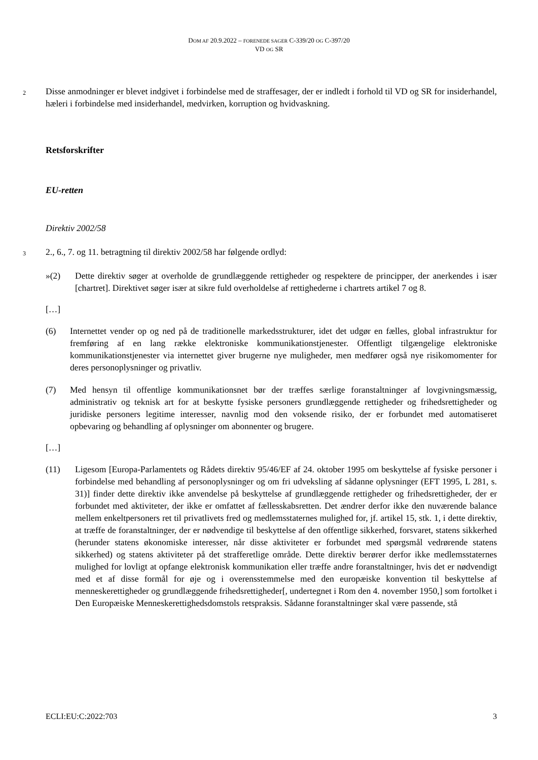DOM AF 20.9.2022 – FORENEDE SAGER C-339/20 OG C-397/20
VD OG SR
2
Disse anmodninger er blevet indgivet i forbindelse med de straffesager, der er indledt i forhold til VD og SR for insiderhandel, hæleri i forbindelse med insiderhandel, medvirken, korruption og hvidvaskning.
Retsforskrifter
EU-retten
Direktiv 2002/58
3
2., 6., 7. og 11. betragtning til direktiv 2002/58 har følgende ordlyd:
»(2) Dette direktiv søger at overholde de grundlæggende rettigheder og respektere de principper, der anerkendes i især [chartret]. Direktivet søger især at sikre fuld overholdelse af rettighederne i chartrets artikel 7 og 8.
[…]
(6) Internettet vender op og ned på de traditionelle markedsstrukturer, idet det udgør en fælles, global infrastruktur for fremføring af en lang række elektroniske kommunikationstjenester. Offentligt tilgængelige elektroniske kommunikationstjenester via internettet giver brugerne nye muligheder, men medfører også nye risikomomenter for deres personoplysninger og privatliv.
(7) Med hensyn til offentlige kommunikationsnet bør der træffes særlige foranstaltninger af lovgivningsmæssig, administrativ og teknisk art for at beskytte fysiske personers grundlæggende rettigheder og frihedsrettigheder og juridiske personers legitime interesser, navnlig mod den voksende risiko, der er forbundet med automatiseret opbevaring og behandling af oplysninger om abonnenter og brugere.
[…]
(11) Ligesom [Europa-Parlamentets og Rådets direktiv 95/46/EF af 24. oktober 1995 om beskyttelse af fysiske personer i forbindelse med behandling af personoplysninger og om fri udveksling af sådanne oplysninger (EFT 1995, L 281, s. 31)] finder dette direktiv ikke anvendelse på beskyttelse af grundlæggende rettigheder og frihedsrettigheder, der er forbundet med aktiviteter, der ikke er omfattet af fællesskabsretten. Det ændrer derfor ikke den nuværende balance mellem enkeltpersoners ret til privatlivets fred og medlemsstaternes mulighed for, jf. artikel 15, stk. 1, i dette direktiv, at træffe de foranstaltninger, der er nødvendige til beskyttelse af den offentlige sikkerhed, forsvaret, statens sikkerhed (herunder statens økonomiske interesser, når disse aktiviteter er forbundet med spørgsmål vedrørende statens sikkerhed) og statens aktiviteter på det strafferetlige område. Dette direktiv berører derfor ikke medlemsstaternes mulighed for lovligt at opfange elektronisk kommunikation eller træffe andre foranstaltninger, hvis det er nødvendigt med et af disse formål for øje og i overensstemmelse med den europæiske konvention til beskyttelse af menneskerettigheder og grundlæggende frihedsrettigheder[, undertegnet i Rom den 4. november 1950,] som fortolket i Den Europæiske Menneskerettighedsdomstols retspraksis. Sådanne foranstaltninger skal være passende, stå
ECLI:EU:C:2022:703 3